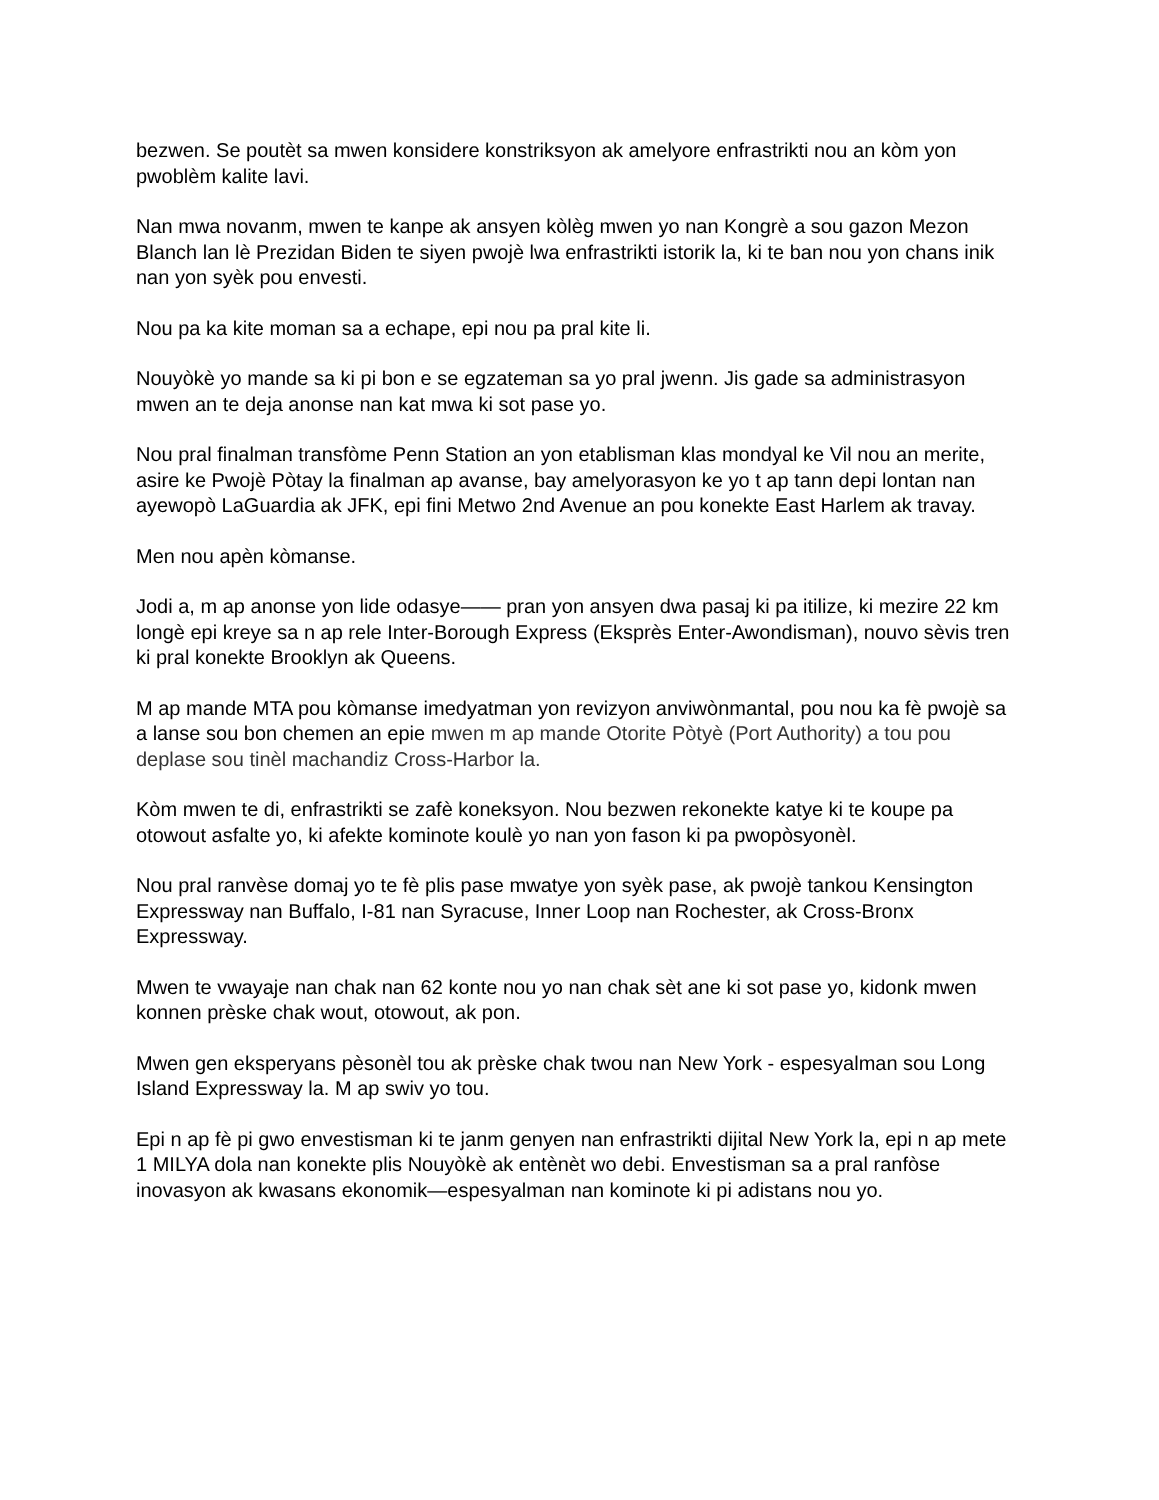bezwen. Se poutèt sa mwen konsidere konstriksyon ak amelyore enfrastrikti nou an kòm yon pwoblèm kalite lavi.
Nan mwa novanm, mwen te kanpe ak ansyen kòlèg mwen yo nan Kongrè a sou gazon Mezon Blanch lan lè Prezidan Biden te siyen pwojè lwa enfrastrikti istorik la, ki te ban nou yon chans inik nan yon syèk pou envesti.
Nou pa ka kite moman sa a echape, epi nou pa pral kite li.
Nouyòkè yo mande sa ki pi bon e se egzateman sa yo pral jwenn. Jis gade sa administrasyon mwen an te deja anonse nan kat mwa ki sot pase yo.
Nou pral finalman transfòme Penn Station an yon etablisman klas mondyal ke Vil nou an merite, asire ke Pwojè Pòtay la finalman ap avanse, bay amelyorasyon ke yo t ap tann depi lontan nan ayewopò LaGuardia ak JFK, epi fini Metwo 2nd Avenue an pou konekte East Harlem ak travay.
Men nou apèn kòmanse.
Jodi a, m ap anonse yon lide odasye—— pran yon ansyen dwa pasaj ki pa itilize, ki mezire 22 km longè epi kreye sa n ap rele Inter-Borough Express (Eksprès Enter-Awondisman), nouvo sèvis tren ki pral konekte Brooklyn ak Queens.
M ap mande MTA pou kòmanse imedyatman yon revizyon anviwònmantal, pou nou ka fè pwojè sa a lanse sou bon chemen an epie mwen m ap mande Otorite Pòtyè (Port Authority) a tou pou deplase sou tinèl machandiz Cross-Harbor la.
Kòm mwen te di, enfrastrikti se zafè koneksyon. Nou bezwen rekonekte katye ki te koupe pa otowout asfalte yo, ki afekte kominote koulè yo nan yon fason ki pa pwopòsyonèl.
Nou pral ranvèse domaj yo te fè plis pase mwatye yon syèk pase, ak pwojè tankou Kensington Expressway nan Buffalo, I-81 nan Syracuse, Inner Loop nan Rochester, ak Cross-Bronx Expressway.
Mwen te vwayaje nan chak nan 62 konte nou yo nan chak sèt ane ki sot pase yo, kidonk mwen konnen prèske chak wout, otowout, ak pon.
Mwen gen eksperyans pèsonèl tou ak prèske chak twou nan New York - espesyalman sou Long Island Expressway la. M ap swiv yo tou.
Epi n ap fè pi gwo envestisman ki te janm genyen nan enfrastrikti dijital New York la, epi n ap mete 1 MILYA dola nan konekte plis Nouyòkè ak entènèt wo debi. Envestisman sa a pral ranfòse inovasyon ak kwasans ekonomik—espesyalman nan kominote ki pi adistans nou yo.